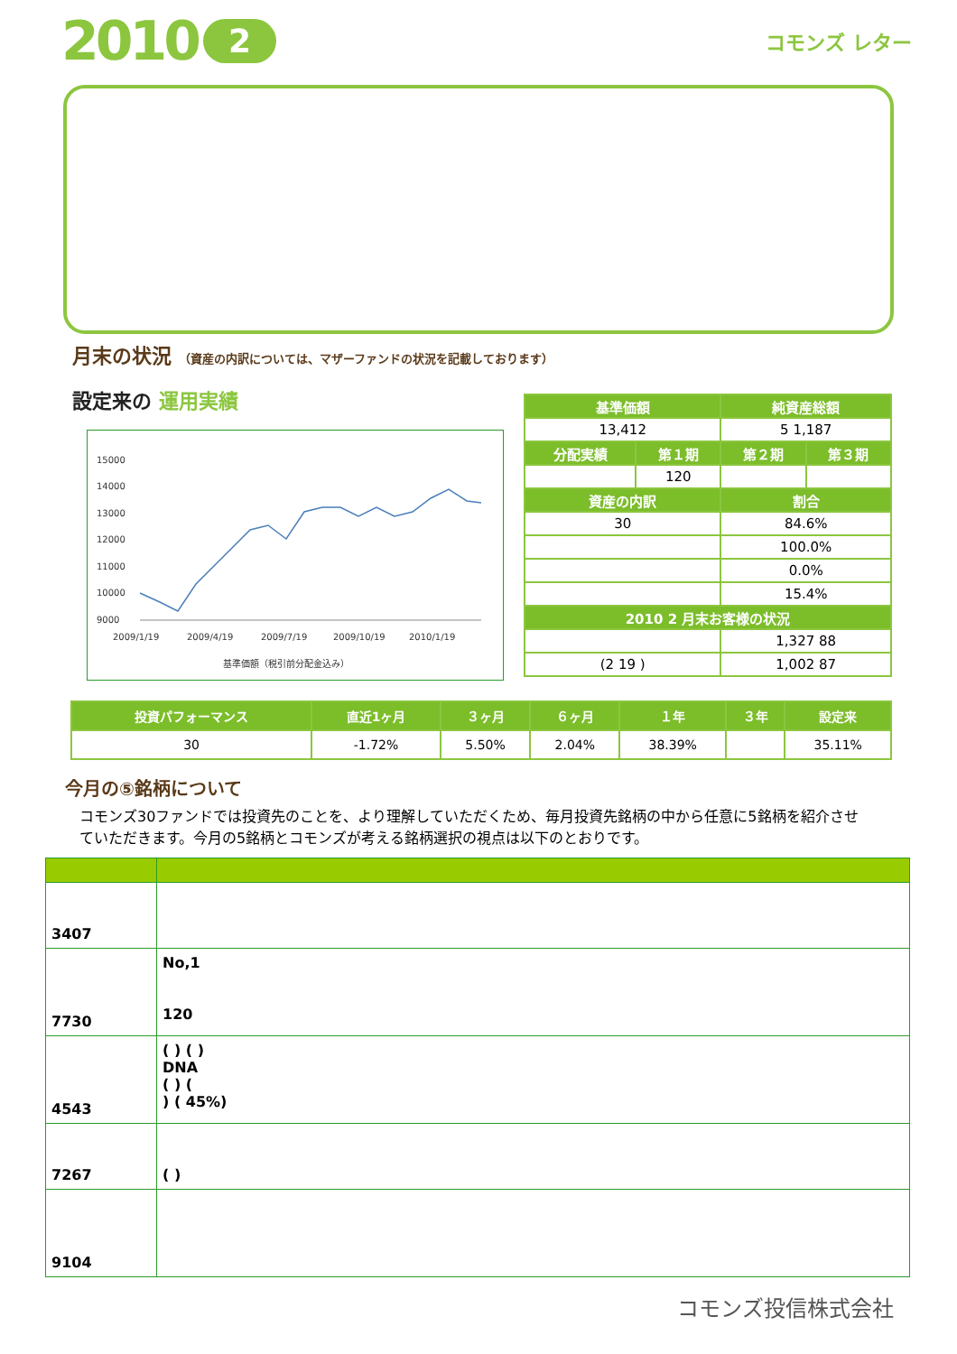2010 2 コモンズ レター
月末の状況 （資産の内訳については、マザーファンドの状況を記載しております）
設定来の 運用実績
15000
14000
13000
12000
11000
10000
9000
2009/1/19
2009/4/19
2009/7/19
2009/10/19
2010/1/19
基準価額（税引前分配金込み）
| 基準価額 | | 純資産総額 | |
| --- | --- | --- | --- |
| 13,412 | | 5 1,187 | |
| 分配実績 | 第１期 | 第２期 | 第３期 |
| | 120 | | |
| 資産の内訳 | | 割合 | |
| 30 | | 84.6% | |
| | | 100.0% | |
| | | 0.0% | |
| | | 15.4% | |
| 2010 2 月末お客様の状況 | | | |
| | | 1,327 88 | |
| (2 19 ) | | 1,002 87 | |
| 投資パフォーマンス | 直近1ヶ月 | ３ヶ月 | ６ヶ月 | １年 | ３年 | 設定来 |
| --- | --- | --- | --- | --- | --- | --- |
| 30 | -1.72% | 5.50% | 2.04% | 38.39% | | 35.11% |
今月の⑤銘柄について
コモンズ30ファンドでは投資先のことを、より理解していただくため、毎月投資先銘柄の中から任意に5銘柄を紹介させていただきます。今月の5銘柄とコモンズが考える銘柄選択の視点は以下のとおりです。
| 3407 | |
| 7730 | No,1 120 |
| 4543 | ( ) ( ) DNA ( ) ( ) ( 45%) |
| 7267 | ( ) |
| 9104 | |
コモンズ投信株式会社